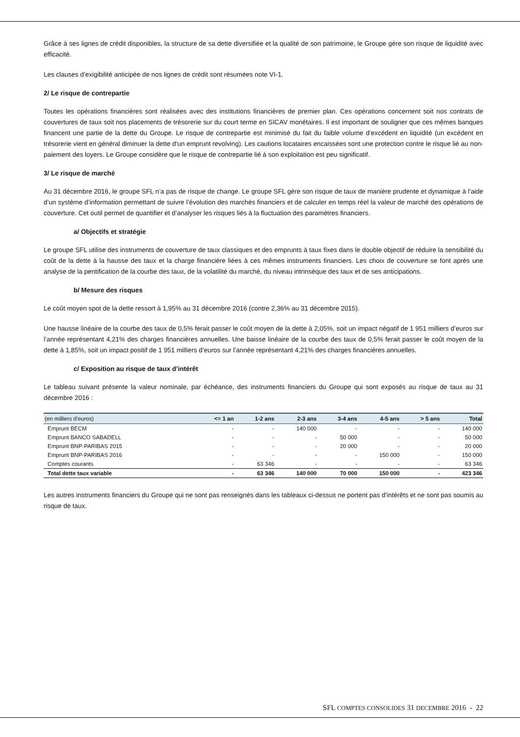Grâce à ses lignes de crédit disponibles, la structure de sa dette diversifiée et la qualité de son patrimoine, le Groupe gère son risque de liquidité avec efficacité.
Les clauses d’exigibilité anticipée de nos lignes de crédit sont résumées note VI-1.
2/ Le risque de contrepartie
Toutes les opérations financières sont réalisées avec des institutions financières de premier plan. Ces opérations concernent soit nos contrats de couvertures de taux soit nos placements de trésorerie sur du court terme en SICAV monétaires. Il est important de souligner que ces mêmes banques financent une partie de la dette du Groupe. Le risque de contrepartie est minimisé du fait du faible volume d’excédent en liquidité (un excédent en trésorerie vient en général diminuer la dette d’un emprunt revolving). Les cautions locataires encaissées sont une protection contre le risque lié au non-paiement des loyers. Le Groupe considère que le risque de contrepartie lié à son exploitation est peu significatif.
3/ Le risque de marché
Au 31 décembre 2016, le groupe SFL n’a pas de risque de change. Le groupe SFL gère son risque de taux de manière prudente et dynamique à l’aide d’un système d’information permettant de suivre l’évolution des marchés financiers et de calculer en temps réel la valeur de marché des opérations de couverture. Cet outil permet de quantifier et d’analyser les risques liés à la fluctuation des paramètres financiers.
a/ Objectifs et stratégie
Le groupe SFL utilise des instruments de couverture de taux classiques et des emprunts à taux fixes dans le double objectif de réduire la sensibilité du coût de la dette à la hausse des taux et la charge financière liées à ces mêmes instruments financiers. Les choix de couverture se font après une analyse de la pentification de la courbe des taux, de la volatilité du marché, du niveau intrinsèque des taux et de ses anticipations.
b/ Mesure des risques
Le coût moyen spot de la dette ressort à 1,95% au 31 décembre 2016 (contre 2,36% au 31 décembre 2015).
Une hausse linéaire de la courbe des taux de 0,5% ferait passer le coût moyen de la dette à 2,05%, soit un impact négatif de 1 951 milliers d’euros sur l’année représentant 4,21% des charges financières annuelles. Une baisse linéaire de la courbe des taux de 0,5% ferait passer le coût moyen de la dette à 1,85%, soit un impact positif de 1 951 milliers d’euros sur l’année représentant 4,21% des charges financières annuelles.
c/ Exposition au risque de taux d’intérêt
Le tableau suivant présente la valeur nominale, par échéance, des instruments financiers du Groupe qui sont exposés au risque de taux au 31 décembre 2016 :
| (en milliers d'euros) | <= 1 an | 1-2 ans | 2-3 ans | 3-4 ans | 4-5 ans | > 5 ans | Total |
| --- | --- | --- | --- | --- | --- | --- | --- |
| Emprunt BECM | - | - | 140 000 | - | - | - | 140 000 |
| Emprunt BANCO SABADELL | - | - | - | 50 000 | - | - | 50 000 |
| Emprunt BNP-PARIBAS 2015 | - | - | - | 20 000 | - | - | 20 000 |
| Emprunt BNP-PARIBAS 2016 | - | - | - | - | 150 000 | - | 150 000 |
| Comptes courants | - | 63 346 | - | - | - | - | 63 346 |
| Total dette taux variable | - | 63 346 | 140 000 | 70 000 | 150 000 | - | 423 346 |
Les autres instruments financiers du Groupe qui ne sont pas renseignés dans les tableaux ci-dessus ne portent pas d'intérêts et ne sont pas soumis au risque de taux.
SFL COMPTES CONSOLIDES 31 DECEMBRE 2016 - 22